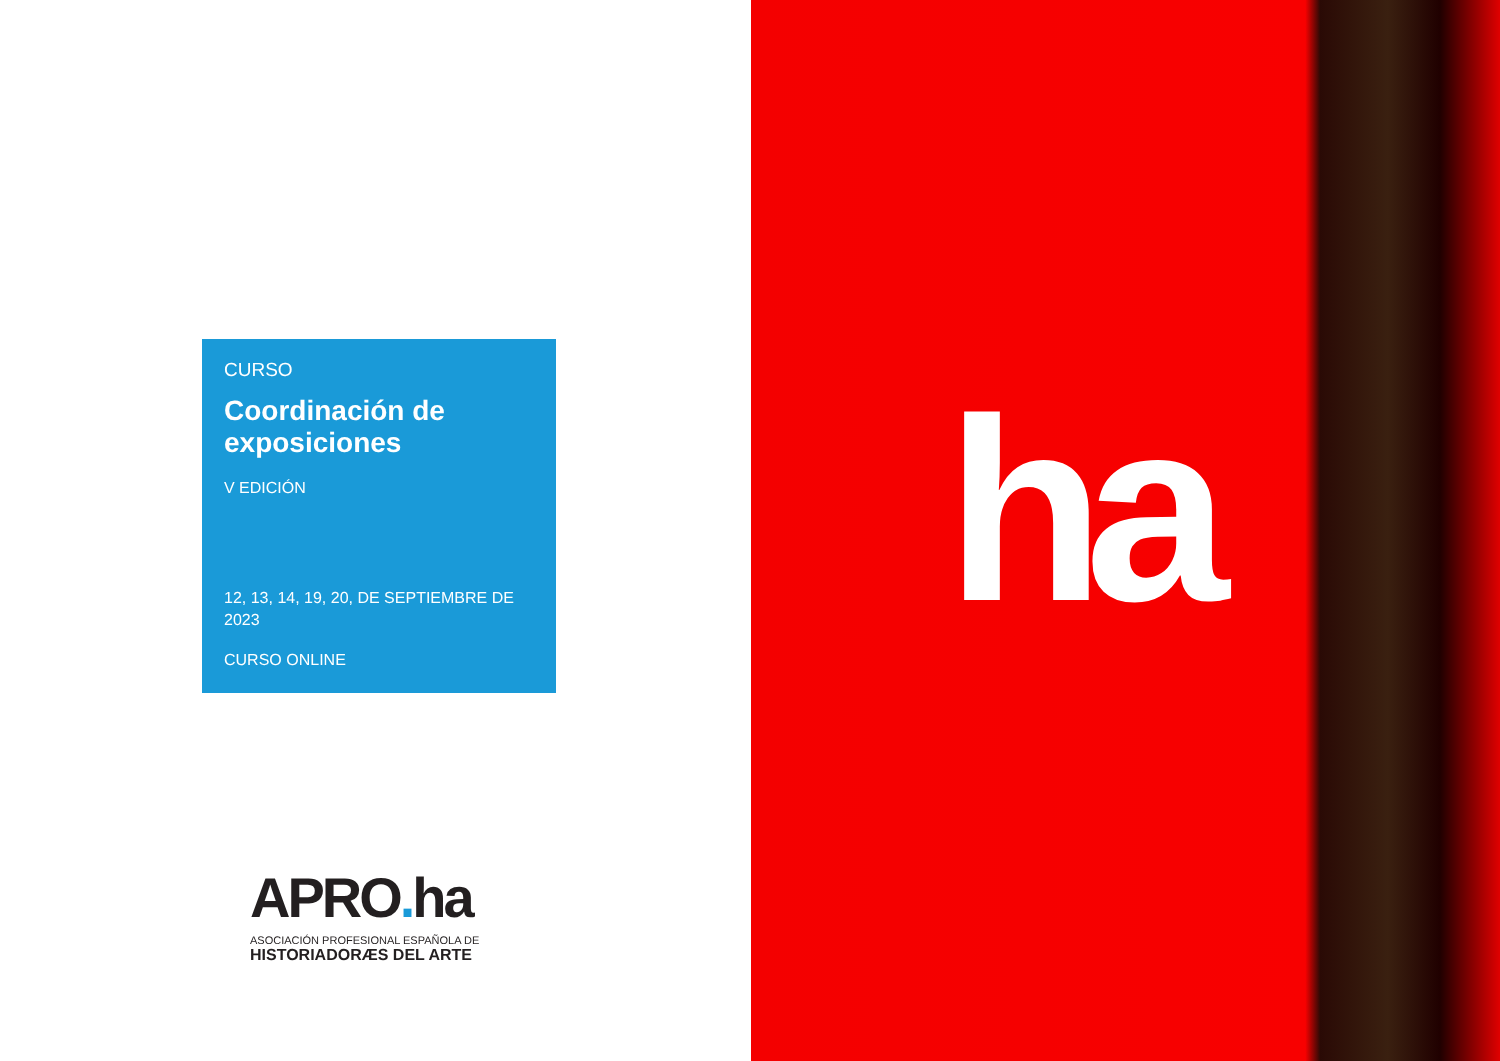CURSO
Coordinación de exposiciones
V EDICIÓN
12, 13, 14, 19, 20, DE SEPTIEMBRE DE 2023
CURSO ONLINE
APRO. ha
ASOCIACIÓN PROFESIONAL ESPAÑOLA DE
HISTORIADORÆS DEL ARTE
ha